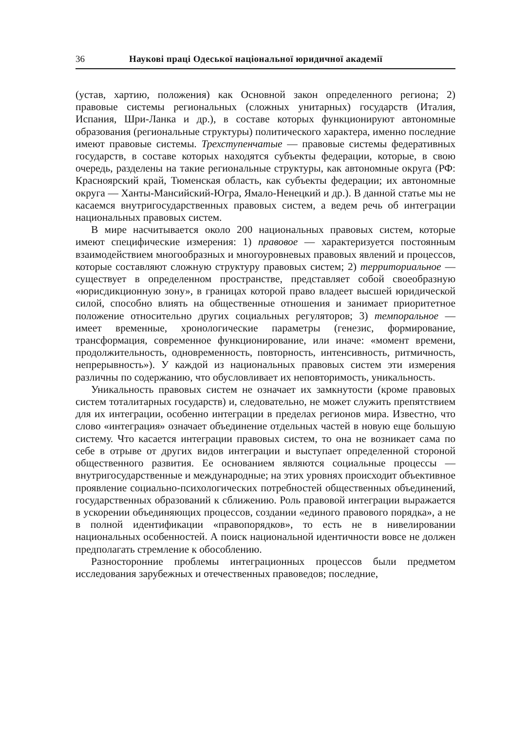36 Наукові праці Одеської національної юридичної академії
(устав, хартию, положения) как Основной закон определенного региона; 2) правовые системы региональных (сложных унитарных) государств (Италия, Испания, Шри-Ланка и др.), в составе которых функционируют автономные образования (региональные структуры) политического характера, именно последние имеют правовые системы. Трехступенчатые — правовые системы федеративных государств, в составе которых находятся субъекты федерации, которые, в свою очередь, разделены на такие региональные структуры, как автономные округа (РФ: Красноярский край, Тюменская область, как субъекты федерации; их автономные округа — Ханты-Мансийский-Югра, Ямало-Ненецкий и др.). В данной статье мы не касаемся внутригосударственных правовых систем, а ведем речь об интеграции национальных правовых систем.
В мире насчитывается около 200 национальных правовых систем, которые имеют специфические измерения: 1) правовое — характеризуется постоянным взаимодействием многообразных и многоуровневых правовых явлений и процессов, которые составляют сложную структуру правовых систем; 2) территориальное — существует в определенном пространстве, представляет собой своеобразную «юрисдикционную зону», в границах которой право владеет высшей юридической силой, способно влиять на общественные отношения и занимает приоритетное положение относительно других социальных регуляторов; 3) темпоральное — имеет временные, хронологические параметры (генезис, формирование, трансформация, современное функционирование, или иначе: «момент времени, продолжительность, одновременность, повторность, интенсивность, ритмичность, непрерывность»). У каждой из национальных правовых систем эти измерения различны по содержанию, что обусловливает их неповторимость, уникальность.
Уникальность правовых систем не означает их замкнутости (кроме правовых систем тоталитарных государств) и, следовательно, не может служить препятствием для их интеграции, особенно интеграции в пределах регионов мира. Известно, что слово «интеграция» означает объединение отдельных частей в новую еще большую систему. Что касается интеграции правовых систем, то она не возникает сама по себе в отрыве от других видов интеграции и выступает определенной стороной общественного развития. Ее основанием являются социальные процессы — внутригосударственные и международные; на этих уровнях происходит объективное проявление социально-психологических потребностей общественных объединений, государственных образований к сближению. Роль правовой интеграции выражается в ускорении объединяющих процессов, создании «единого правового порядка», а не в полной идентификации «правопорядков», то есть не в нивелировании национальных особенностей. А поиск национальной идентичности вовсе не должен предполагать стремление к обособлению.
Разносторонние проблемы интеграционных процессов были предметом исследования зарубежных и отечественных правоведов; последние,